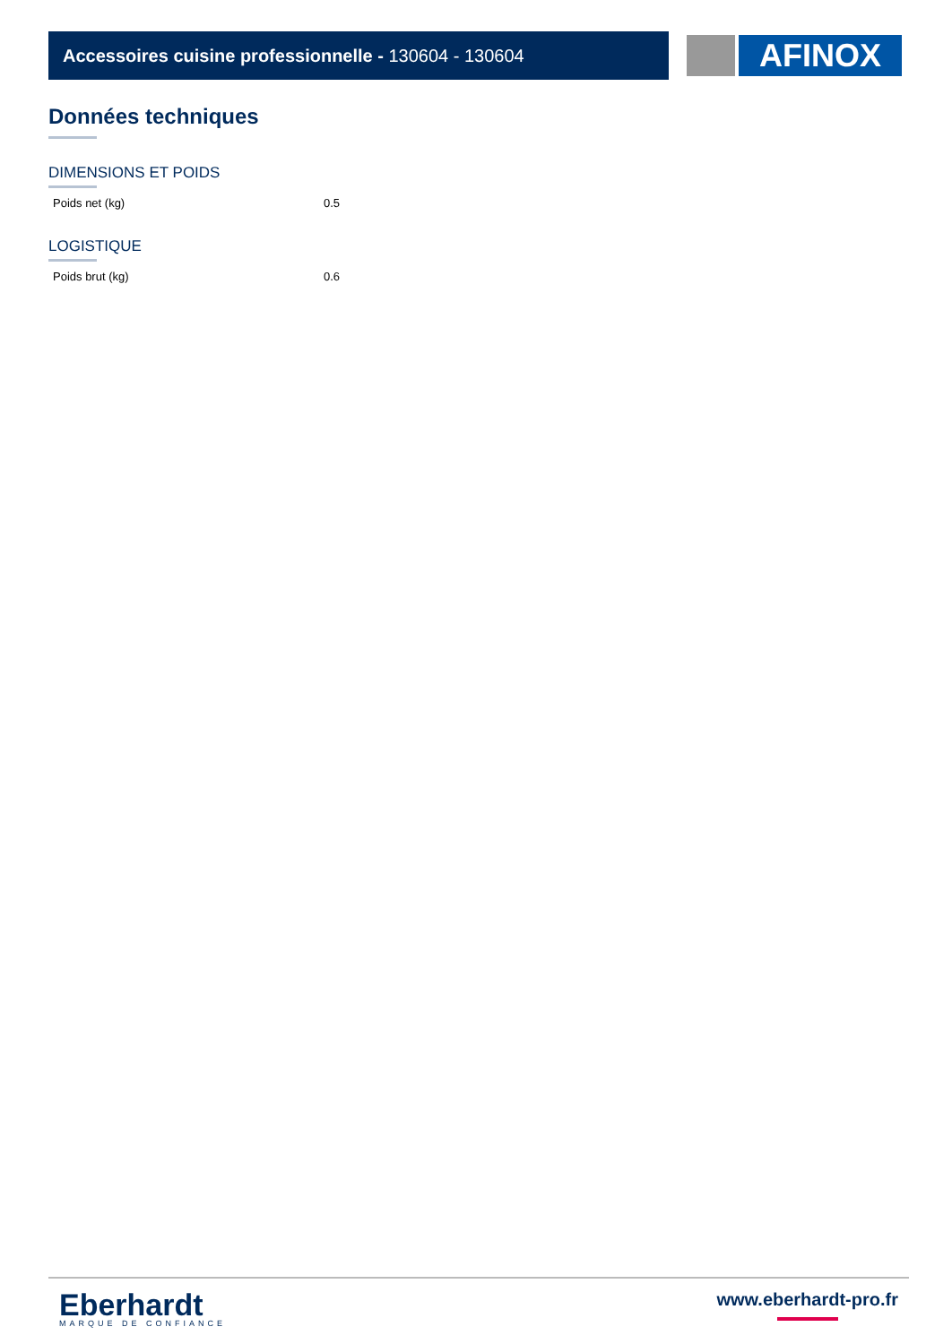Accessoires cuisine professionnelle - 130604 - 130604 AFINOX
Données techniques
DIMENSIONS ET POIDS
| Poids net (kg) | 0.5 |
LOGISTIQUE
| Poids brut (kg) | 0.6 |
Eberhardt
MARQUE DE CONFIANCE
www.eberhardt-pro.fr